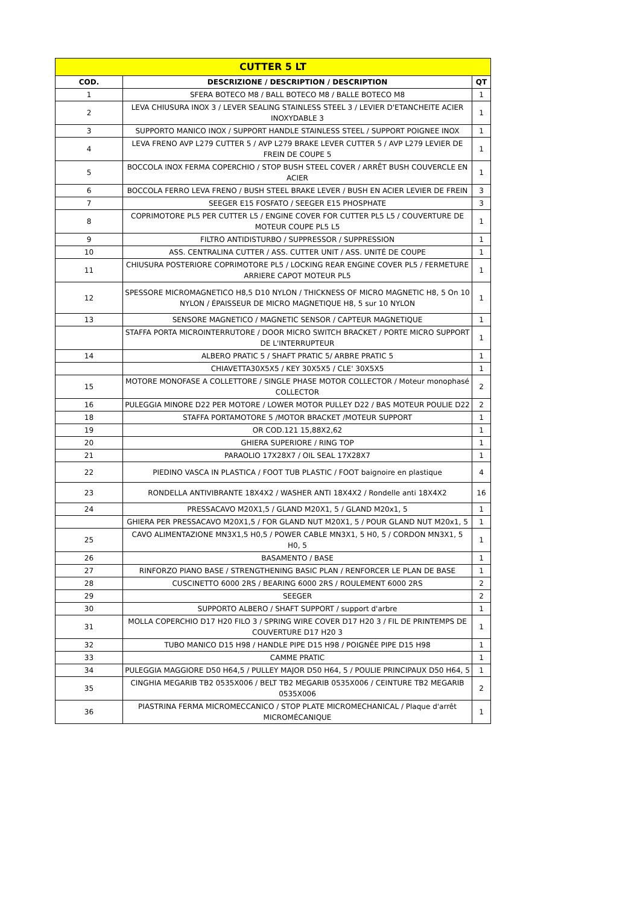| CUTTER 5 LT | | |
| --- | --- | --- |
| COD. | DESCRIZIONE / DESCRIPTION / DESCRIPTION | QT |
| 1 | SFERA BOTECO M8 / BALL BOTECO M8 / BALLE BOTECO M8 | 1 |
| 2 | LEVA CHIUSURA INOX 3 / LEVER SEALING STAINLESS STEEL 3 / LEVIER D'ETANCHEITE ACIER INOXYDABLE 3 | 1 |
| 3 | SUPPORTO MANICO INOX / SUPPORT HANDLE STAINLESS STEEL / SUPPORT POIGNEE INOX | 1 |
| 4 | LEVA FRENO AVP L279 CUTTER 5 / AVP L279 BRAKE LEVER CUTTER 5 / AVP L279 LEVIER DE FREIN DE COUPE 5 | 1 |
| 5 | BOCCOLA INOX FERMA COPERCHIO / STOP BUSH STEEL COVER / ARRÊT BUSH COUVERCLE EN ACIER | 1 |
| 6 | BOCCOLA FERRO LEVA FRENO / BUSH STEEL BRAKE LEVER / BUSH EN ACIER LEVIER DE FREIN | 3 |
| 7 | SEEGER E15 FOSFATO / SEEGER E15 PHOSPHATE | 3 |
| 8 | COPRIMOTORE PL5 PER CUTTER L5 / ENGINE COVER FOR CUTTER PL5 L5 / COUVERTURE DE MOTEUR COUPE PL5 L5 | 1 |
| 9 | FILTRO ANTIDISTURBO / SUPPRESSOR / SUPPRESSION | 1 |
| 10 | ASS. CENTRALINA CUTTER / ASS. CUTTER UNIT / ASS. UNITÉ DE COUPE | 1 |
| 11 | CHIUSURA POSTERIORE COPRIMOTORE PL5 / LOCKING REAR ENGINE COVER PL5 / FERMETURE ARRIERE CAPOT MOTEUR PL5 | 1 |
| 12 | SPESSORE MICROMAGNETICO H8,5 D10 NYLON / THICKNESS OF MICRO MAGNETIC H8, 5 On 10 NYLON / ÉPAISSEUR DE MICRO MAGNETIQUE H8, 5 sur 10 NYLON | 1 |
| 13 | SENSORE MAGNETICO / MAGNETIC SENSOR / CAPTEUR MAGNETIQUE | 1 |
| | STAFFA PORTA MICROINTERRUTORE / DOOR MICRO SWITCH BRACKET / PORTE MICRO SUPPORT DE L'INTERRUPTEUR | 1 |
| 14 | ALBERO PRATIC 5 / SHAFT PRATIC 5/ ARBRE PRATIC 5 | 1 |
| | CHIAVETTA30X5X5 / KEY 30X5X5 / CLE' 30X5X5 | 1 |
| 15 | MOTORE MONOFASE A COLLETTORE / SINGLE PHASE MOTOR COLLECTOR / Moteur monophasé COLLECTOR | 2 |
| 16 | PULEGGIA MINORE D22 PER MOTORE / LOWER MOTOR PULLEY D22 / BAS MOTEUR POULIE D22 | 2 |
| 18 | STAFFA PORTAMOTORE 5 /MOTOR BRACKET /MOTEUR SUPPORT | 1 |
| 19 | OR COD.121 15,88X2,62 | 1 |
| 20 | GHIERA SUPERIORE / RING TOP | 1 |
| 21 | PARAOLIO 17X28X7 / OIL SEAL 17X28X7 | 1 |
| 22 | PIEDINO VASCA IN PLASTICA / FOOT TUB PLASTIC / FOOT baignoire en plastique | 4 |
| 23 | RONDELLA ANTIVIBRANTE 18X4X2 / WASHER ANTI 18X4X2 / Rondelle anti 18X4X2 | 16 |
| 24 | PRESSACAVO M20X1,5 / GLAND M20X1, 5 / GLAND M20x1, 5 | 1 |
| | GHIERA PER PRESSACAVO M20X1,5 / FOR GLAND NUT M20X1, 5 / POUR GLAND NUT M20x1, 5 | 1 |
| 25 | CAVO ALIMENTAZIONE MN3X1,5 H0,5 / POWER CABLE MN3X1, 5 H0, 5 / CORDON MN3X1, 5 H0, 5 | 1 |
| 26 | BASAMENTO / BASE | 1 |
| 27 | RINFORZO PIANO BASE / STRENGTHENING BASIC PLAN / RENFORCER LE PLAN DE BASE | 1 |
| 28 | CUSCINETTO 6000 2RS / BEARING 6000 2RS / ROULEMENT 6000 2RS | 2 |
| 29 | SEEGER | 2 |
| 30 | SUPPORTO ALBERO / SHAFT SUPPORT / support d'arbre | 1 |
| 31 | MOLLA COPERCHIO D17 H20 FILO 3 / SPRING WIRE COVER D17 H20 3 / FIL DE PRINTEMPS DE COUVERTURE D17 H20 3 | 1 |
| 32 | TUBO MANICO D15 H98 / HANDLE PIPE D15 H98 / POIGNÉE PIPE D15 H98 | 1 |
| 33 | CAMME PRATIC | 1 |
| 34 | PULEGGIA MAGGIORE D50 H64,5 / PULLEY MAJOR D50 H64, 5 / POULIE PRINCIPAUX D50 H64, 5 | 1 |
| 35 | CINGHIA MEGARIB TB2 0535X006 / BELT TB2 MEGARIB 0535X006 / CEINTURE TB2 MEGARIB 0535X006 | 2 |
| 36 | PIASTRINA FERMA MICROMECCANICO / STOP PLATE MICROMECHANICAL / Plaque d'arrêt MICROMÉCANIQUE | 1 |